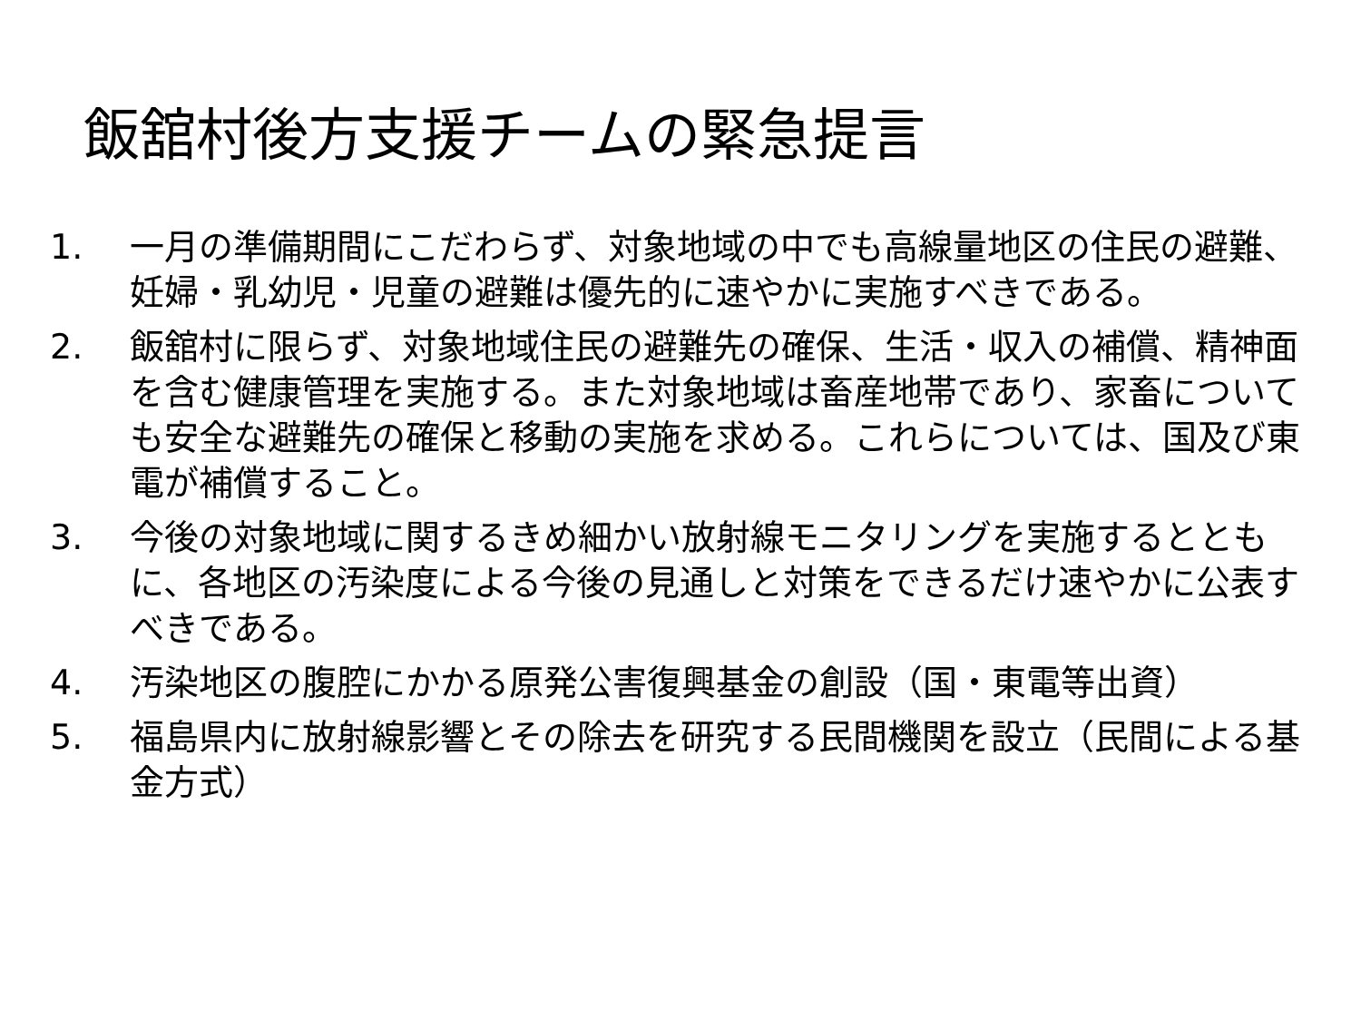飯舘村後方支援チームの緊急提言
1. 一月の準備期間にこだわらず、対象地域の中でも高線量地区の住民の避難、妊婦・乳幼児・児童の避難は優先的に速やかに実施すべきである。
2. 飯舘村に限らず、対象地域住民の避難先の確保、生活・収入の補償、精神面を含む健康管理を実施する。また対象地域は畜産地帯であり、家畜についても安全な避難先の確保と移動の実施を求める。これらについては、国及び東電が補償すること。
3. 今後の対象地域に関するきめ細かい放射線モニタリングを実施するとともに、各地区の汚染度による今後の見通しと対策をできるだけ速やかに公表すべきである。
4. 汚染地区の腹腔にかかる原発公害復興基金の創設（国・東電等出資）
5. 福島県内に放射線影響とその除去を研究する民間機関を設立（民間による基金方式）